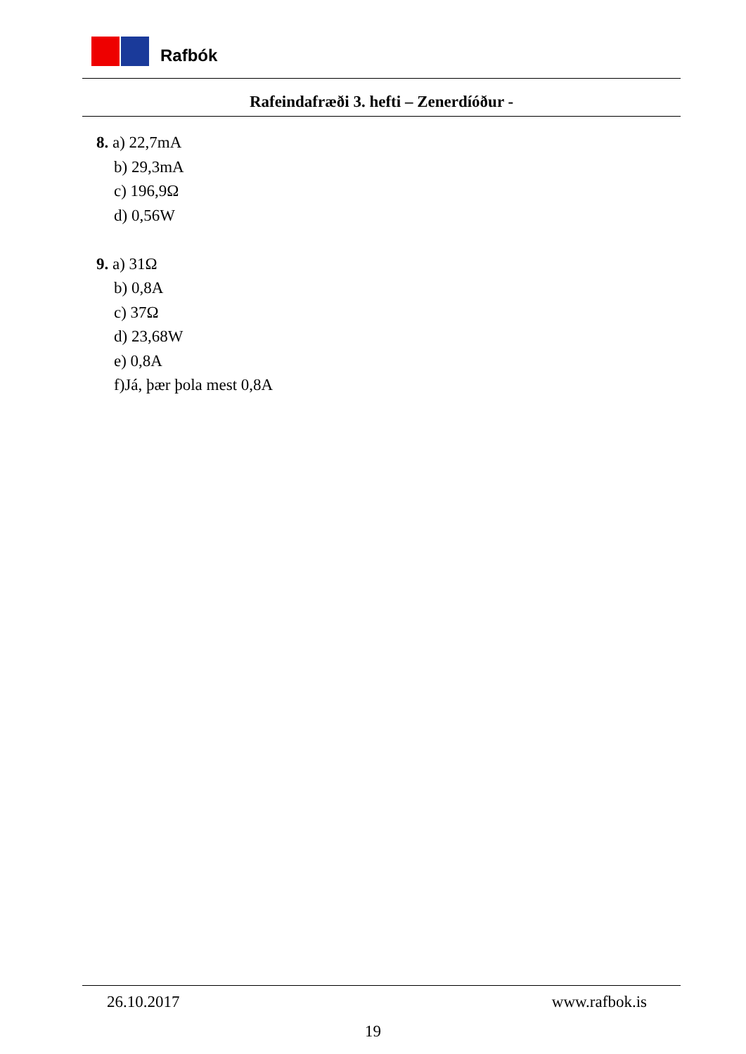Rafbók
Rafeindafræði 3. hefti – Zenerdíóður -
8. a) 22,7mA
b) 29,3mA
c) 196,9Ω
d) 0,56W
9. a) 31Ω
b) 0,8A
c) 37Ω
d) 23,68W
e) 0,8A
f)Já, þær þola mest 0,8A
26.10.2017 www.rafbok.is
19